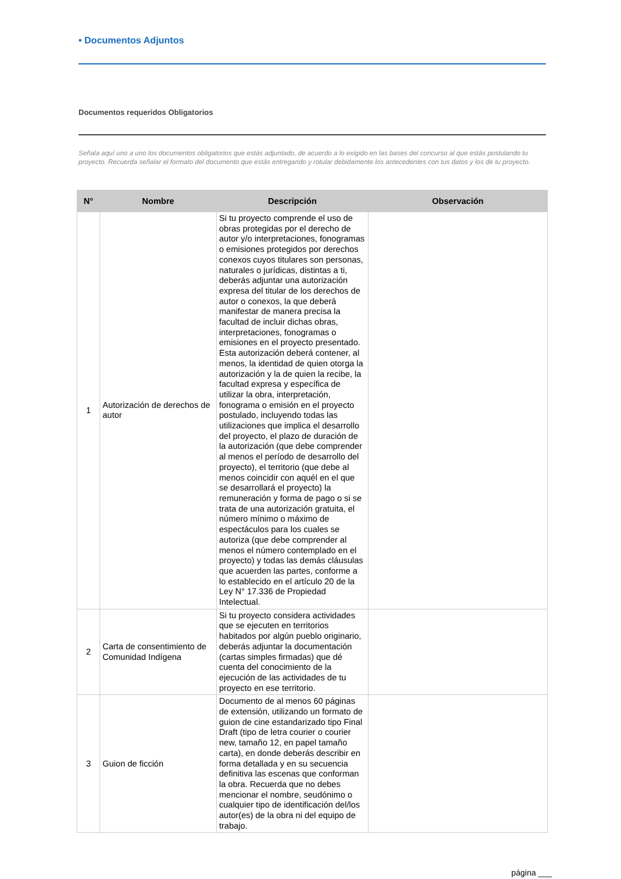• Documentos Adjuntos
Documentos requeridos Obligatorios
Señala aquí uno a uno los documentos obligatorios que estás adjuntado, de acuerdo a lo exigido en las bases del concurso al que estás postulando tu proyecto. Recuerda señalar el formato del documento que estás entregando y rotular debidamente los antecedentes con tus datos y los de tu proyecto.
| N° | Nombre | Descripción | Observación |
| --- | --- | --- | --- |
| 1 | Autorización de derechos de autor | Si tu proyecto comprende el uso de obras protegidas por el derecho de autor y/o interpretaciones, fonogramas o emisiones protegidos por derechos conexos cuyos titulares son personas, naturales o jurídicas, distintas a ti, deberás adjuntar una autorización expresa del titular de los derechos de autor o conexos, la que deberá manifestar de manera precisa la facultad de incluir dichas obras, interpretaciones, fonogramas o emisiones en el proyecto presentado. Esta autorización deberá contener, al menos, la identidad de quien otorga la autorización y la de quien la recibe, la facultad expresa y específica de utilizar la obra, interpretación, fonograma o emisión en el proyecto postulado, incluyendo todas las utilizaciones que implica el desarrollo del proyecto, el plazo de duración de la autorización (que debe comprender al menos el período de desarrollo del proyecto), el territorio (que debe al menos coincidir con aquél en el que se desarrollará el proyecto) la remuneración y forma de pago o si se trata de una autorización gratuita, el número mínimo o máximo de espectáculos para los cuales se autoriza (que debe comprender al menos el número contemplado en el proyecto) y todas las demás cláusulas que acuerden las partes, conforme a lo establecido en el artículo 20 de la Ley N° 17.336 de Propiedad Intelectual. | |
| 2 | Carta de consentimiento de Comunidad Indígena | Si tu proyecto considera actividades que se ejecuten en territorios habitados por algún pueblo originario, deberás adjuntar la documentación (cartas simples firmadas) que dé cuenta del conocimiento de la ejecución de las actividades de tu proyecto en ese territorio. | |
| 3 | Guion de ficción | Documento de al menos 60 páginas de extensión, utilizando un formato de guion de cine estandarizado tipo Final Draft (tipo de letra courier o courier new, tamaño 12, en papel tamaño carta), en donde deberás describir en forma detallada y en su secuencia definitiva las escenas que conforman la obra. Recuerda que no debes mencionar el nombre, seudónimo o cualquier tipo de identificación del/los autor(es) de la obra ni del equipo de trabajo. | |
página ___